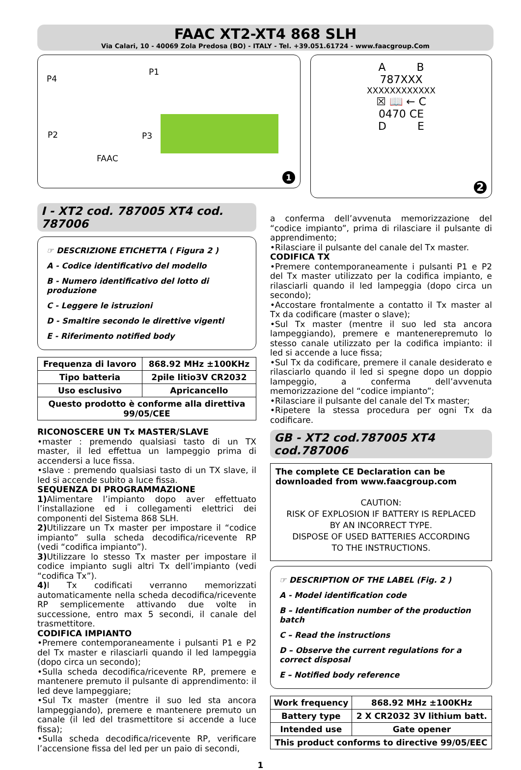FAAC XT2-XT4 868 SLH
Via Calari, 10 - 40069 Zola Predosa (BO) - ITALY - Tel. +39.051.61724 - www.faacgroup.Com
P4
P1
P2 P3
FAAC
1
A B
787XXX
XXXXXXXXXXXX
☒ 📖 ← C
0470 CE
D E
2
I - XT2 cod. 787005 XT4 cod. 787006
☞ DESCRIZIONE ETICHETTA ( Figura 2 )
A - Codice identificativo del modello
B - Numero identificativo del lotto di produzione
C - Leggere le istruzioni
D - Smaltire secondo le direttive vigenti
E - Riferimento notified body
| Frequenza di lavoro | 868.92 MHz ±100KHz |
| Tipo batteria | 2pile litio3V CR2032 |
| Uso esclusivo | Apricancello |
| Questo prodotto è conforme alla direttiva 99/05/CEE | |
RICONOSCERE UN Tx MASTER/SLAVE
•master : premendo qualsiasi tasto di un TX master, il led effettua un lampeggio prima di accendersi a luce fissa.
•slave : premendo qualsiasi tasto di un TX slave, il led si accende subito a luce fissa.
SEQUENZA DI PROGRAMMAZIONE
1) Alimentare l’impianto dopo aver effettuato l’installazione ed i collegamenti elettrici dei componenti del Sistema 868 SLH.
2) Utilizzare un Tx master per impostare il “codice impianto” sulla scheda decodifica/ricevente RP (vedi “codifica impianto”).
3) Utilizzare lo stesso Tx master per impostare il codice impianto sugli altri Tx dell’impianto (vedi “codifica Tx”).
4) I Tx codificati verranno memorizzati automaticamente nella scheda decodifica/ricevente RP semplicemente attivando due volte in successione, entro max 5 secondi, il canale del trasmettitore.
CODIFICA IMPIANTO
•Premere contemporaneamente i pulsanti P1 e P2 del Tx master e rilasciarli quando il led lampeggia (dopo circa un secondo);
•Sulla scheda decodifica/ricevente RP, premere e mantenere premuto il pulsante di apprendimento: il led deve lampeggiare;
•Sul Tx master (mentre il suo led sta ancora lampeggiando), premere e mantenere premuto un canale (il led del trasmettitore si accende a luce fissa);
•Sulla scheda decodifica/ricevente RP, verificare l’accensione fissa del led per un paio di secondi,
a conferma dell’avvenuta memorizzazione del “codice impianto”, prima di rilasciare il pulsante di apprendimento;
•Rilasciare il pulsante del canale del Tx master.
CODIFICA TX
•Premere contemporaneamente i pulsanti P1 e P2 del Tx master utilizzato per la codifica impianto, e rilasciarli quando il led lampeggia (dopo circa un secondo);
•Accostare frontalmente a contatto il Tx master al Tx da codificare (master o slave);
•Sul Tx master (mentre il suo led sta ancora lampeggiando), premere e mantenerepremuto lo stesso canale utilizzato per la codifica impianto: il led si accende a luce fissa;
•Sul Tx da codificare, premere il canale desiderato e rilasciarlo quando il led si spegne dopo un doppio lampeggio, a conferma dell’avvenuta memorizzazione del “codice impianto”;
•Rilasciare il pulsante del canale del Tx master;
•Ripetere la stessa procedura per ogni Tx da codificare.
GB - XT2 cod.787005 XT4 cod.787006
The complete CE Declaration can be downloaded from www.faacgroup.com
CAUTION:
RISK OF EXPLOSION IF BATTERY IS REPLACED
BY AN INCORRECT TYPE.
DISPOSE OF USED BATTERIES ACCORDING
TO THE INSTRUCTIONS.
☞ DESCRIPTION OF THE LABEL (Fig. 2 )
A - Model identification code
B – Identification number of the production batch
C – Read the instructions
D – Observe the current regulations for a correct disposal
E – Notified body reference
| Work frequency | 868.92 MHz ±100KHz |
| Battery type | 2 X CR2032 3V lithium batt. |
| Intended use | Gate opener |
| This product conforms to directive 99/05/EEC | |
1